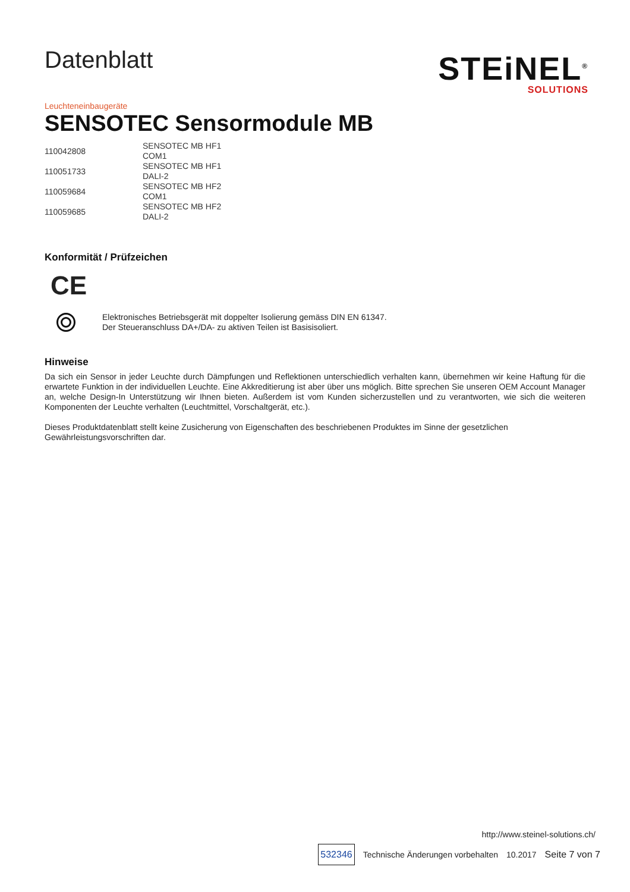Datenblatt
STEiNEL<sup>®</sup>
SOLUTIONS
Leuchteneinbaugeräte
SENSOTEC Sensormodule MB
| 110042808 | SENSOTEC MB HF1 COM1 |
| 110051733 | SENSOTEC MB HF1 DALI-2 |
| 110059684 | SENSOTEC MB HF2 COM1 |
| 110059685 | SENSOTEC MB HF2 DALI-2 |
Konformität / Prüfzeichen
CE
Elektronisches Betriebsgerät mit doppelter Isolierung gemäss DIN EN 61347.
Der Steueranschluss DA+/DA- zu aktiven Teilen ist Basisisoliert.
Hinweise
Da sich ein Sensor in jeder Leuchte durch Dämpfungen und Reflektionen unterschiedlich verhalten kann, übernehmen wir keine Haftung für die erwartete Funktion in der individuellen Leuchte. Eine Akkreditierung ist aber über uns möglich. Bitte sprechen Sie unseren OEM Account Manager an, welche Design-In Unterstützung wir Ihnen bieten. Außerdem ist vom Kunden sicherzustellen und zu verantworten, wie sich die weiteren Komponenten der Leuchte verhalten (Leuchtmittel, Vorschaltgerät, etc.).
Dieses Produktdatenblatt stellt keine Zusicherung von Eigenschaften des beschriebenen Produktes im Sinne der gesetzlichen Gewährleistungsvorschriften dar.
http://www.steinel-solutions.ch/
532346 Technische Änderungen vorbehalten 10.2017 Seite 7 von 7